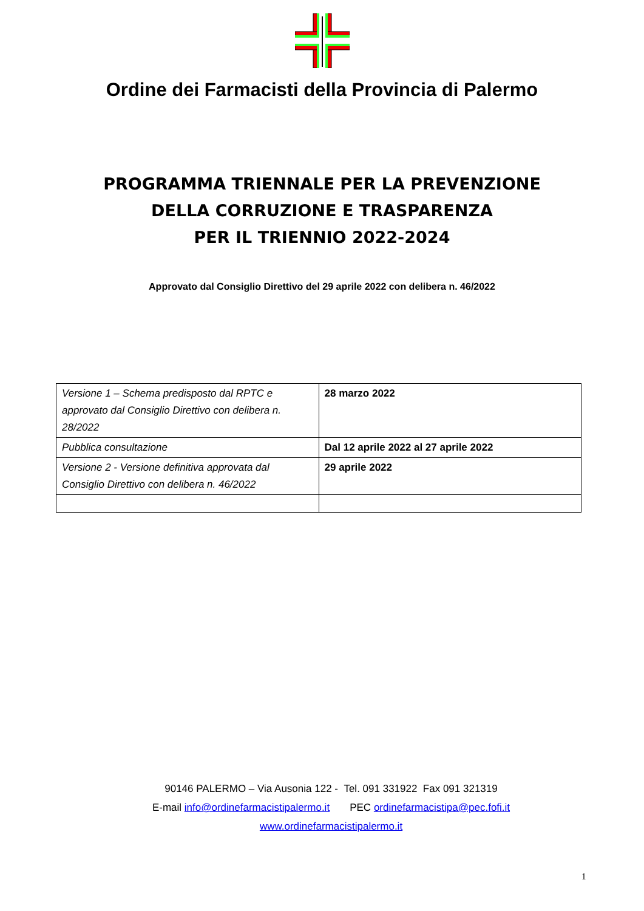Ordine dei Farmacisti della Provincia di Palermo
PROGRAMMA TRIENNALE PER LA PREVENZIONE
DELLA CORRUZIONE E TRASPARENZA
PER IL TRIENNIO 2022-2024
Approvato dal Consiglio Direttivo del 29 aprile 2022 con delibera n. 46/2022
| Versione 1 – Schema predisposto dal RPTC e approvato dal Consiglio Direttivo con delibera n. 28/2022 | 28 marzo 2022 |
| Pubblica consultazione | Dal 12 aprile 2022 al 27 aprile 2022 |
| Versione 2 - Versione definitiva approvata dal Consiglio Direttivo con delibera n. 46/2022 | 29 aprile 2022 |
90146 PALERMO – Via Ausonia 122 - Tel. 091 331922 Fax 091 321319
E-mail info@ordinefarmacistipalermo.it PEC ordinefarmacistipa@pec.fofi.it
www.ordinefarmacistipalermo.it
1